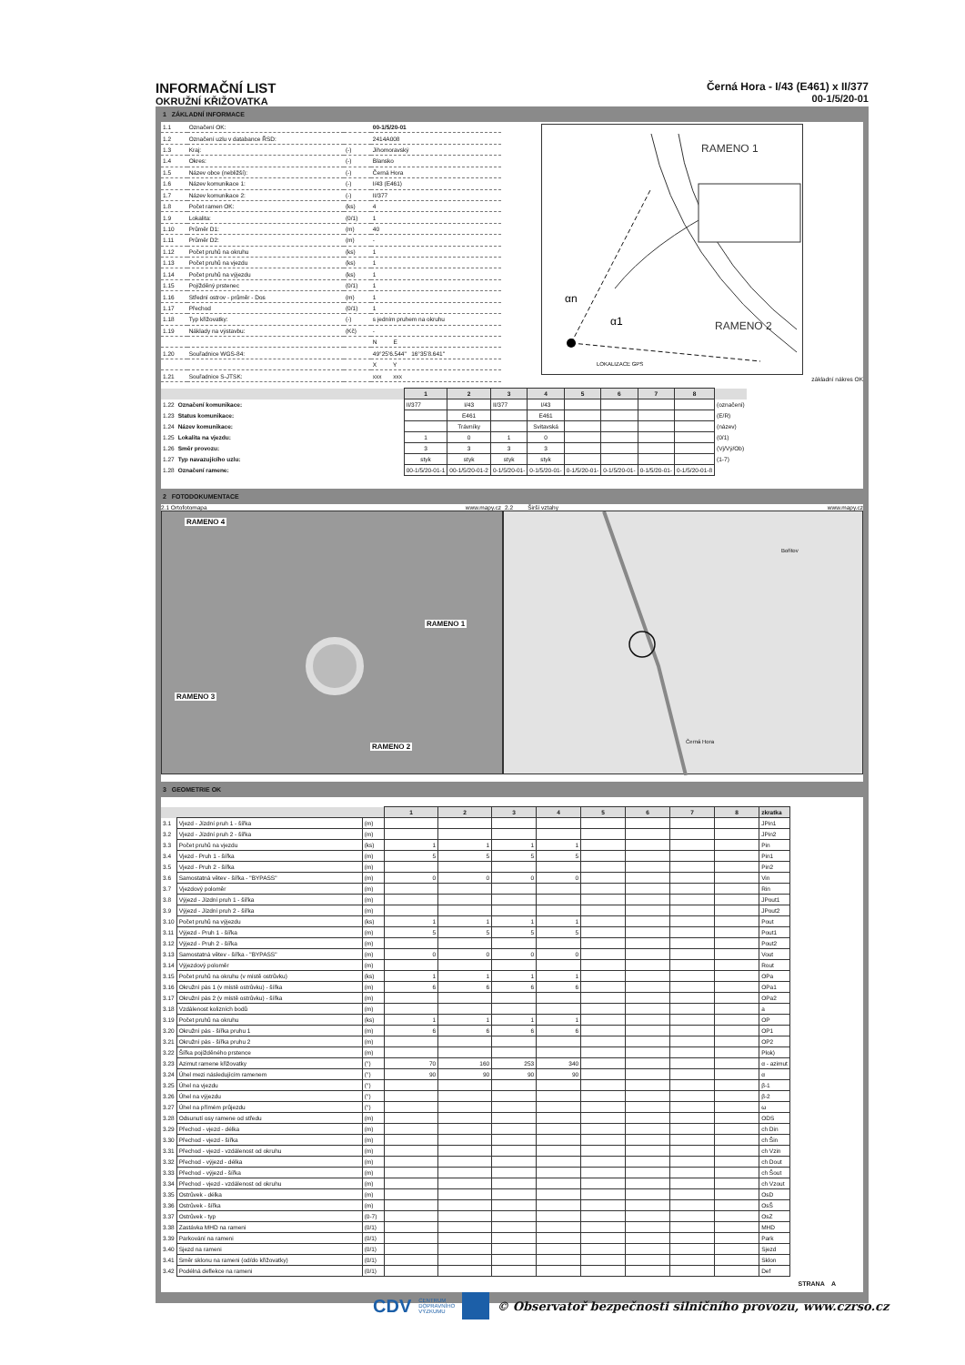INFORMAČNÍ LIST
OKRUŽNÍ KŘIŽOVATKA
Černá Hora - I/43 (E461) x II/377
00-1/5/20-01
1 ZÁKLADNÍ INFORMACE
| 1.1 | Označení OK: | | 00-1/5/20-01 |
| 1.2 | Označení uzlu v databance ŘSD: | | 2414A008 |
| 1.3 | Kraj: | (-) | Jihomoravský |
| 1.4 | Okres: | (-) | Blansko |
| 1.5 | Název obce (nebližší): | (-) | Černá Hora |
| 1.6 | Název komunikace 1: | (-) | I/43 (E461) |
| 1.7 | Název komunikace 2: | (-) | II/377 |
| 1.8 | Počet ramen OK: | (ks) | 4 |
| 1.9 | Lokalita: | (0/1) | 1 |
| 1.10 | Průměr D1: | (m) | 40 |
| 1.11 | Průměr D2: | (m) | - |
| 1.12 | Počet pruhů na okruhu | (ks) | 1 |
| 1.13 | Počet pruhů na vjezdu | (ks) | 1 |
| 1.14 | Počet pruhů na výjezdu | (ks) | 1 |
| 1.15 | Pojížděný prstenec | (0/1) | 1 |
| 1.16 | Střední ostrov - průměr - Dos | (m) | 1 |
| 1.17 | Přechod | (0/1) | 1 |
| 1.18 | Typ křižovatky: | (-) | s jedním pruhem na okruhu |
| 1.19 | Náklady na výstavbu: | (Kč) | - |
| | | | N E |
| 1.20 | Souřadnice WGS-84: | | 49°25'6.544" 16°35'8.641" |
| | | | X Y |
| 1.21 | Souřadnice S-JTSK: | | xxx xxx |
RAMENO 1
RAMENO 2
αn
α1
LOKALIZACE GPS
základní nákres OK
| | | 1 | 2 | 3 | 4 | 5 | 6 | 7 | 8 | |
| --- | --- | --- | --- | --- | --- | --- | --- | --- | --- | --- |
| 1.22 | Označení komunikace: | II/377 | I/43 | II/377 | I/43 | | | | | (označení) |
| 1.23 | Status komunikace: | | E461 | | E461 | | | | | (E/R) |
| 1.24 | Název komunikace: | | Trávníky | | Svitavská | | | | | (název) |
| 1.25 | Lokalita na vjezdu: | 1 | 0 | 1 | 0 | | | | | (0/1) |
| 1.26 | Směr provozu: | 3 | 3 | 3 | 3 | | | | | (Vj/Vý/Ob) |
| 1.27 | Typ navazujícího uzlu: | styk | styk | styk | styk | | | | | (1-7) |
| 1.28 | Označení ramene: | 00-1/5/20-01-1 | 00-1/5/20-01-2 | 0-1/5/20-01- | 0-1/5/20-01- | 0-1/5/20-01- | 0-1/5/20-01- | 0-1/5/20-01- | 0-1/5/20-01-8 | |
2 FOTODOKUMENTACE
2.1 Ortofotomapa www.mapy.cz 2.2 Širší vztahy www.mapy.cz
RAMENO 4
RAMENO 1
RAMENO 3
RAMENO 2
Bořitov
Černá Hora
3 GEOMETRIE OK
| | | | 1 | 2 | 3 | 4 | 5 | 6 | 7 | 8 | zkratka |
| --- | --- | --- | --- | --- | --- | --- | --- | --- | --- | --- | --- |
| 3.1 | Vjezd - Jízdní pruh 1 - šířka | (m) | | | | | | | | | JPin1 |
| 3.2 | Vjezd - Jízdní pruh 2 - šířka | (m) | | | | | | | | | JPin2 |
| 3.3 | Počet pruhů na vjezdu | (ks) | 1 | 1 | 1 | 1 | | | | | Pin |
| 3.4 | Vjezd - Pruh 1 - šířka | (m) | 5 | 5 | 5 | 5 | | | | | Pin1 |
| 3.5 | Vjezd - Pruh 2 - šířka | (m) | | | | | | | | | Pin2 |
| 3.6 | Samostatná větev - šířka - "BYPASS" | (m) | 0 | 0 | 0 | 0 | | | | | Vin |
| 3.7 | Vjezdový poloměr | (m) | | | | | | | | | Rin |
| 3.8 | Výjezd - Jízdní pruh 1 - šířka | (m) | | | | | | | | | JPout1 |
| 3.9 | Výjezd - Jízdní pruh 2 - šířka | (m) | | | | | | | | | JPout2 |
| 3.10 | Počet pruhů na výjezdu | (ks) | 1 | 1 | 1 | 1 | | | | | Pout |
| 3.11 | Výjezd - Pruh 1 - šířka | (m) | 5 | 5 | 5 | 5 | | | | | Pout1 |
| 3.12 | Výjezd - Pruh 2 - šířka | (m) | | | | | | | | | Pout2 |
| 3.13 | Samostatná větev - šířka - "BYPASS" | (m) | 0 | 0 | 0 | 0 | | | | | Vout |
| 3.14 | Výjezdový poloměr | (m) | | | | | | | | | Rout |
| 3.15 | Počet pruhů na okruhu (v místě ostrůvku) | (ks) | 1 | 1 | 1 | 1 | | | | | OPa |
| 3.16 | Okružní pás 1 (v místě ostrůvku) - šířka | (m) | 6 | 6 | 6 | 6 | | | | | OPa1 |
| 3.17 | Okružní pás 2 (v místě ostrůvku) - šířka | (m) | | | | | | | | | OPa2 |
| 3.18 | Vzdálenost kolizních bodů | (m) | | | | | | | | | a |
| 3.19 | Počet pruhů na okruhu | (ks) | 1 | 1 | 1 | 1 | | | | | OP |
| 3.20 | Okružní pás - šířka pruhu 1 | (m) | 6 | 6 | 6 | 6 | | | | | OP1 |
| 3.21 | Okružní pás - šířka pruhu 2 | (m) | | | | | | | | | OP2 |
| 3.22 | Šířka pojížděného prstence | (m) | | | | | | | | | Plok) |
| 3.23 | Azimut ramene křižovatky | (°) | 70 | 160 | 253 | 340 | | | | | α - azimut |
| 3.24 | Úhel mezi následujícím ramenem | (°) | 90 | 90 | 90 | 90 | | | | | α |
| 3.25 | Úhel na vjezdu | (°) | | | | | | | | | β-1 |
| 3.26 | Úhel na výjezdu | (°) | | | | | | | | | β-2 |
| 3.27 | Úhel na přímém průjezdu | (°) | | | | | | | | | ω |
| 3.28 | Odsunutí osy ramene od středu | (m) | | | | | | | | | ODS |
| 3.29 | Přechod - vjezd - délka | (m) | | | | | | | | | ch Din |
| 3.30 | Přechod - vjezd - šířka | (m) | | | | | | | | | ch Šin |
| 3.31 | Přechod - vjezd - vzdálenost od okruhu | (m) | | | | | | | | | ch Vzin |
| 3.32 | Přechod - výjezd - délka | (m) | | | | | | | | | ch Dout |
| 3.33 | Přechod - výjezd - šířka | (m) | | | | | | | | | ch Šout |
| 3.34 | Přechod - vjezd - vzdálenost od okruhu | (m) | | | | | | | | | ch Vzout |
| 3.35 | Ostrůvek - délka | (m) | | | | | | | | | OsD |
| 3.36 | Ostrůvek - šířka | (m) | | | | | | | | | OsŠ |
| 3.37 | Ostrůvek - typ | (0-7) | | | | | | | | | OsZ |
| 3.38 | Zastávka MHD na rameni | (0/1) | | | | | | | | | MHD |
| 3.39 | Parkování na rameni | (0/1) | | | | | | | | | Park |
| 3.40 | Sjezd na rameni | (0/1) | | | | | | | | | Sjezd |
| 3.41 | Směr sklonu na rameni (od/do křižovatky) | (0/1) | | | | | | | | | Sklon |
| 3.42 | Podélná deflekce na rameni | (0/1) | | | | | | | | | Def |
STRANA A
CDV CENTRUM
DOPRAVNÍHO
VÝZKUMU © Observatoř bezpečnosti silničního provozu, www.czrso.cz